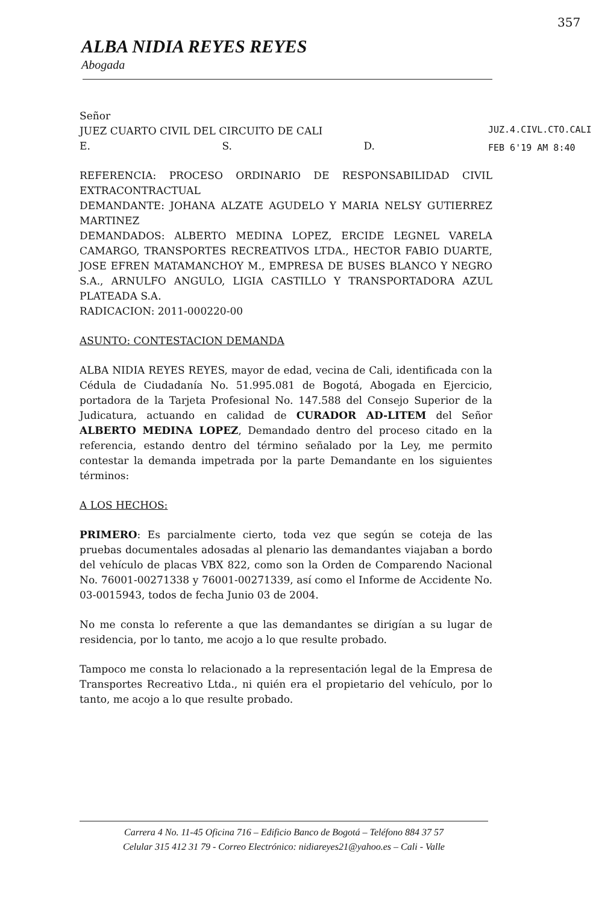357
ALBA NIDIA REYES REYES
Abogada
JUZ.4.CIVL.CTO.CALI.
FEB 6'19 AM 8:40
Señor
JUEZ CUARTO CIVIL DEL CIRCUITO DE CALI
E. S. D.
REFERENCIA: PROCESO ORDINARIO DE RESPONSABILIDAD CIVIL EXTRACONTRACTUAL
DEMANDANTE: JOHANA ALZATE AGUDELO Y MARIA NELSY GUTIERREZ MARTINEZ
DEMANDADOS: ALBERTO MEDINA LOPEZ, ERCIDE LEGNEL VARELA CAMARGO, TRANSPORTES RECREATIVOS LTDA., HECTOR FABIO DUARTE, JOSE EFREN MATAMANCHOY M., EMPRESA DE BUSES BLANCO Y NEGRO S.A., ARNULFO ANGULO, LIGIA CASTILLO Y TRANSPORTADORA AZUL PLATEADA S.A.
RADICACION: 2011-000220-00
ASUNTO: CONTESTACION DEMANDA
ALBA NIDIA REYES REYES, mayor de edad, vecina de Cali, identificada con la Cédula de Ciudadanía No. 51.995.081 de Bogotá, Abogada en Ejercicio, portadora de la Tarjeta Profesional No. 147.588 del Consejo Superior de la Judicatura, actuando en calidad de CURADOR AD-LITEM del Señor ALBERTO MEDINA LOPEZ, Demandado dentro del proceso citado en la referencia, estando dentro del término señalado por la Ley, me permito contestar la demanda impetrada por la parte Demandante en los siguientes términos:
A LOS HECHOS:
PRIMERO: Es parcialmente cierto, toda vez que según se coteja de las pruebas documentales adosadas al plenario las demandantes viajaban a bordo del vehículo de placas VBX 822, como son la Orden de Comparendo Nacional No. 76001-00271338 y 76001-00271339, así como el Informe de Accidente No. 03-0015943, todos de fecha Junio 03 de 2004.
No me consta lo referente a que las demandantes se dirigían a su lugar de residencia, por lo tanto, me acojo a lo que resulte probado.
Tampoco me consta lo relacionado a la representación legal de la Empresa de Transportes Recreativo Ltda., ni quién era el propietario del vehículo, por lo tanto, me acojo a lo que resulte probado.
Carrera 4 No. 11-45 Oficina 716 – Edificio Banco de Bogotá – Teléfono 884 37 57
Celular 315 412 31 79 - Correo Electrónico: nidiareyes21@yahoo.es – Cali - Valle